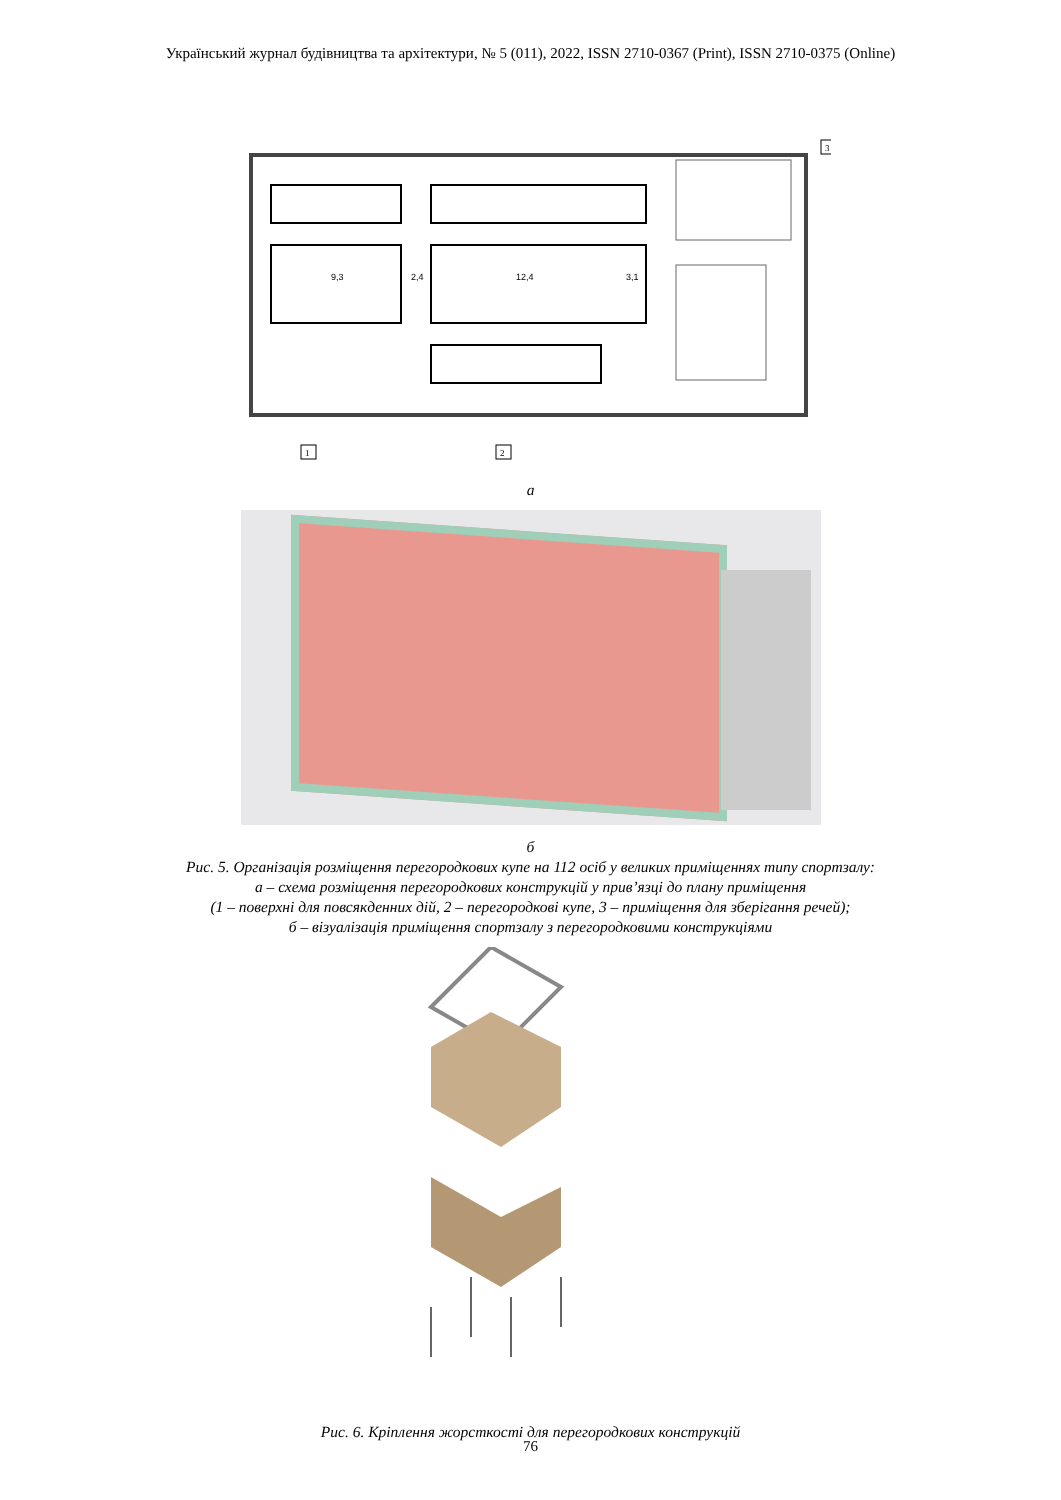Український журнал будівництва та архітектури, № 5 (011), 2022, ISSN 2710-0367 (Print), ISSN 2710-0375 (Online)
9,3
2,4
12,4
3,1
1
2
3
а
б
Рис. 5. Організація розміщення перегородкових купе на 112 осіб у великих приміщеннях типу спортзалу:
а – схема розміщення перегородкових конструкцій у прив’язці до плану приміщення
(1 – поверхні для повсякденних дій, 2 – перегородкові купе, 3 – приміщення для зберігання речей);
б – візуалізація приміщення спортзалу з перегородковими конструкціями
Рис. 6. Кріплення жорсткості для перегородкових конструкцій
76